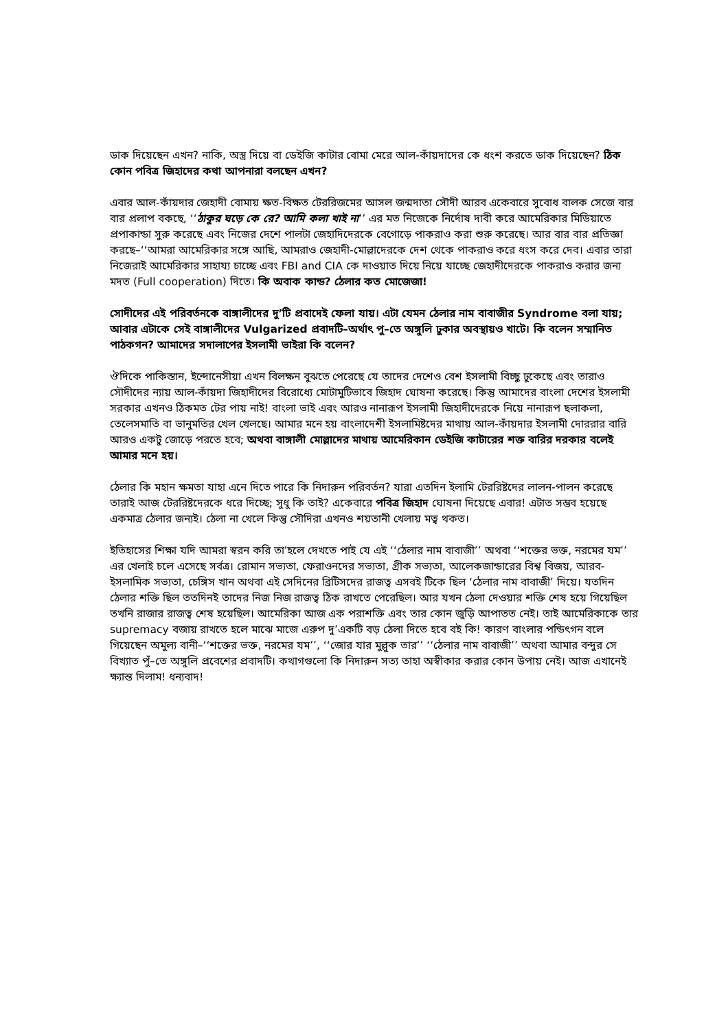ডাক দিয়েছেন এখন? নাকি, অস্ত্র দিয়ে বা ডেইজি কাটার বোমা মেরে আল-কাঁয়দাদের কে ধংশ করতে ডাক দিয়েছেন? ঠিক কোন পবিত্র জিহাদের কথা আপনারা বলছেন এখন?
এবার আল-কাঁয়দার জেহাদী বোমায় ক্ষত-বিক্ষত টেররিজমের আসল জন্মদাতা সৌদী আরব একেবারে সুবোধ বালক সেজে বার বার প্রলাপ বকছে, ‘‘ঠাকুর ঘড়ে কে রে? আমি কলা খাই না’’ এর মত নিজেকে নির্দোষ দাবী করে আমেরিকার মিডিয়াতে প্রপাকান্ডা সুরু করেছে এবং নিজের দেশে পালটা জেহাদিদেরকে বেগোড়ে পাকরাও করা শুরু করেছে। আর বার বার প্রতিজ্ঞা করছে–‘‘আমরা আমেরিকার সঙ্গে আছি, আমরাও জেহাদী-মোল্লাদেরকে দেশ থেকে পাকরাও করে ধংস করে দেব। এবার তারা নিজেরাই আমেরিকার সাহায্য চাচ্ছে এবং FBI and CIA কে দাওয়াত দিয়ে নিয়ে যাচ্ছে জেহাদীদেরকে পাকরাও করার জন্য মদত (Full cooperation) দিতে। কি অবাক কান্ড? ঠেলার কত মোজেজা!
সোদীদের এই পরিবর্তনকে বাঙ্গালীদের দু’টি প্রবাদেই ফেলা যায়। এটা যেমন ঠেলার নাম বাবাজীর Syndrome বলা যায়; আবার এটাকে সেই বাঙ্গালীদের Vulgarized প্রবাদটি–অর্থাৎ পু–তে অঙ্গুলি ঢুকার অবস্থায়ও খাটে। কি বলেন সম্মানিত পাঠকগন? আমাদের সদালাপের ইসলামী ভাইরা কি বলেন?
ঔদিকে পাকিস্তান, ইন্দোনেসীয়া এখন বিলক্ষন বুঝতে পেরেছে যে তাদের দেশেও বেশ ইসলামী বিচ্ছু ঢুকেছে এবং তারাও সৌদীদের ন্যায় আল-কাঁয়দা জিহাদীদের বিরোধ্যে মোটামুটিভাবে জিহাদ ঘোষনা করেছে। কিন্তু আমাদের বাংলা দেশের ইসলামী সরকার এখনও ঠিকমত টের পায় নাই! বাংলা ভাই এবং আরও নানারূপ ইসলামী জিহাদীদেরকে নিয়ে নানারূপ ছলাকলা, তেলেসমাতি বা ভানুমতির খেল খেলছে। আমার মনে হয় বাংলাদেশী ইসলামিষ্টদের মাথায় আল-কাঁয়দার ইসলামী দোররার বারি আরও একটু জোড়ে পরতে হবে; অথবা বাঙ্গালী মোল্লাদের মাথায় আমেরিকান ডেইজি কাটারের শক্ত বারির দরকার বলেই আমার মনে হয়।
ঠেলার কি মহান ক্ষমতা যাহা এনে দিতে পারে কি নিদারুন পরিবর্তন? যারা এতদিন ইলামি টেররিষ্টদের লালন-পালন করেছে তারাই আজ টেররিষ্টদেরকে ধরে দিচ্ছে; সুধু কি তাই? একেবারে পবিত্র জিহাদ ঘোষনা দিয়েছে এবার! এটাত সম্ভব হয়েছে একমাত্র ঠেলার জন্যই। ঠেলা না খেলে কিন্তু সৌদিরা এখনও শয়তানী খেলায় মত্ব থকত।
ইতিহাসের শিক্ষা যদি আমরা স্বরন করি তা’হলে দেখতে পাই যে এই ‘‘ঠেলার নাম বাবাজী’’ অথবা ‘‘শক্তের ভক্ত, নরমের যম’’ এর খেলাই চলে এসেছে সর্বত্র। রোমান সভ্যতা, ফেরাওনদের সভ্যতা, গ্রীক সভ্যতা, আলেকজান্ডারের বিশ্ব বিজয়, আরব-ইসলামিক সভ্যতা, চেঙ্গিস খান অথবা এই সেদিনের ব্রিটিসদের রাজত্ব এসবই টিকে ছিল ‘ঠেলার নাম বাবাজী’ দিয়ে। যতদিন ঠেলার শক্তি ছিল ততদিনই তাদের নিজ নিজ রাজত্ব ঠিক রাখতে পেরেছিল। আর যখন ঠেলা দেওয়ার শক্তি শেষ হয়ে গিয়েছিল তখনি রাজার রাজত্ব শেষ হয়েছিল। আমেরিকা আজ এক পরাশক্তি এবং তার কোন জুড়ি আপাতত নেই। তাই আমেরিকাকে তার supremacy বজায় রাখতে হলে মাঝে মাজে এরুপ দু’একটি বড় ঠেলা দিতে হবে বই কি! কারণ বাংলার পন্ডিৎগন বলে গিয়েছেন অমুল্য বানী–‘‘শক্তের ভক্ত, নরমের যম’’, ‘‘জোর যার মুল্লুক তার’’ ‘‘ঠেলার নাম বাবাজী’’ অথবা আমার বন্দুর সে বিখ্যাত পুঁ–তে অঙ্গুলি প্রবেশের প্রবাদটি। কথাগগুলো কি নিদারুন সত্য তাহা অস্বীকার করার কোন উপায় নেই। আজ এখানেই ক্ষ্যান্ত দিলাম! ধন্যবাদ!